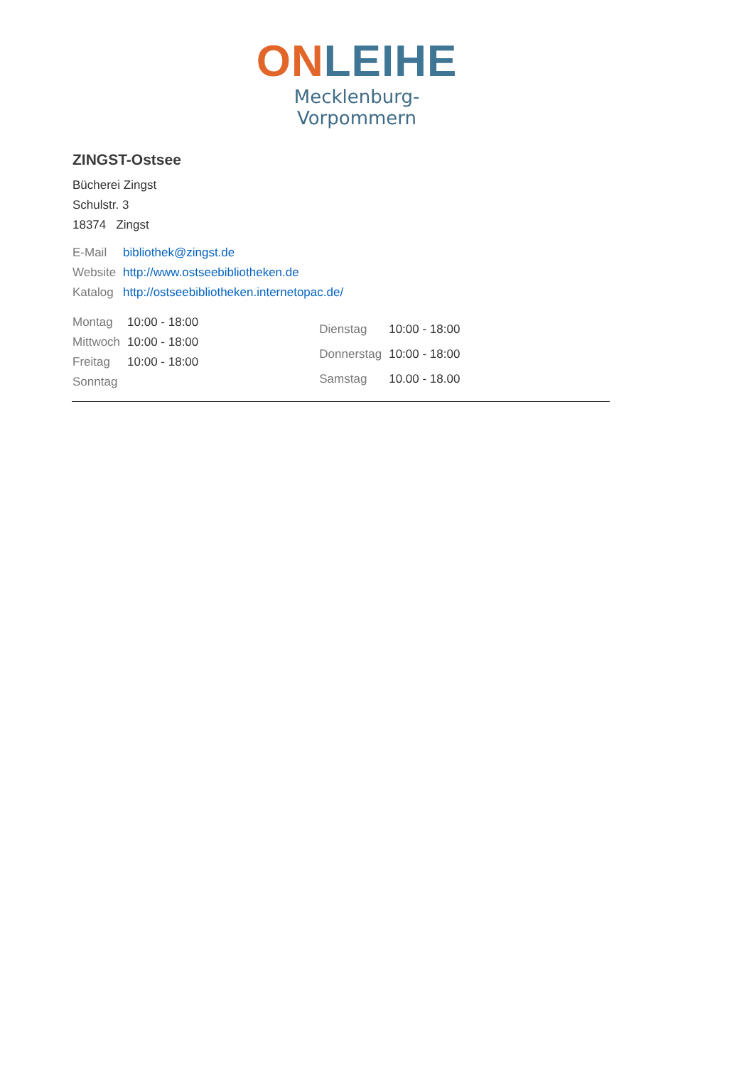ON LEIHE
Mecklenburg-Vorpommern
ZINGST-Ostsee
Bücherei Zingst
Schulstr. 3
18374 Zingst
| E-Mail | bibliothek@zingst.de |
| Website | http://www.ostseebibliotheken.de |
| Katalog | http://ostseebibliotheken.internetopac.de/ |
| Montag | 10:00 - 18:00 |
| Mittwoch | 10:00 - 18:00 |
| Freitag | 10:00 - 18:00 |
| Sonntag | |
| Dienstag | 10:00 - 18:00 |
| Donnerstag | 10:00 - 18:00 |
| Samstag | 10.00 - 18.00 |